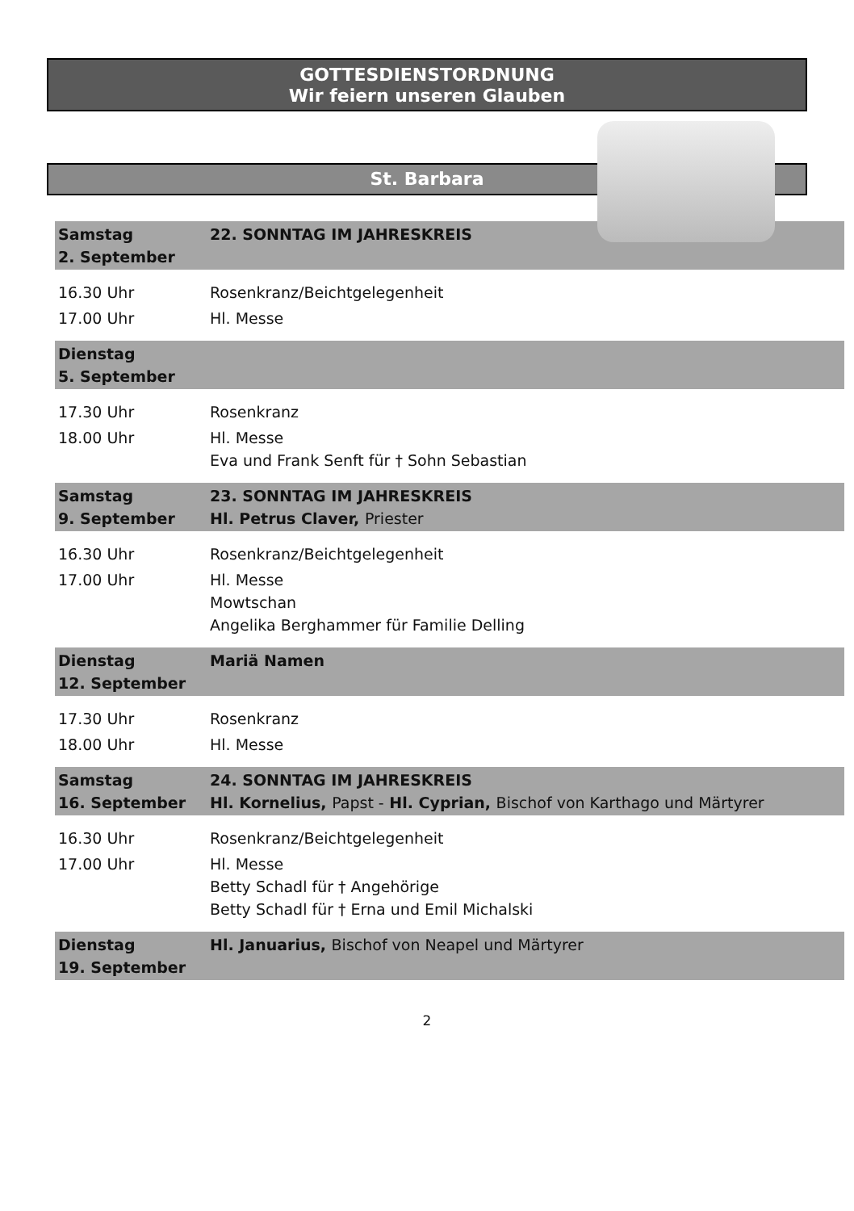GOTTESDIENSTORDNUNG
Wir feiern unseren Glauben
St. Barbara
| Samstag 2. September | 22. SONNTAG IM JAHRESKREIS |
| 16.30 Uhr | Rosenkranz/Beichtgelegenheit |
| 17.00 Uhr | Hl. Messe |
| Dienstag 5. September | |
| 17.30 Uhr | Rosenkranz |
| 18.00 Uhr | Hl. Messe Eva und Frank Senft für † Sohn Sebastian |
| Samstag 9. September | 23. SONNTAG IM JAHRESKREIS Hl. Petrus Claver, Priester |
| 16.30 Uhr | Rosenkranz/Beichtgelegenheit |
| 17.00 Uhr | Hl. Messe Mowtschan Angelika Berghammer für Familie Delling |
| Dienstag 12. September | Mariä Namen |
| 17.30 Uhr | Rosenkranz |
| 18.00 Uhr | Hl. Messe |
| Samstag 16. September | 24. SONNTAG IM JAHRESKREIS Hl. Kornelius, Papst - Hl. Cyprian, Bischof von Karthago und Märtyrer |
| 16.30 Uhr | Rosenkranz/Beichtgelegenheit |
| 17.00 Uhr | Hl. Messe Betty Schadl für † Angehörige Betty Schadl für † Erna und Emil Michalski |
| Dienstag 19. September | Hl. Januarius, Bischof von Neapel und Märtyrer |
2